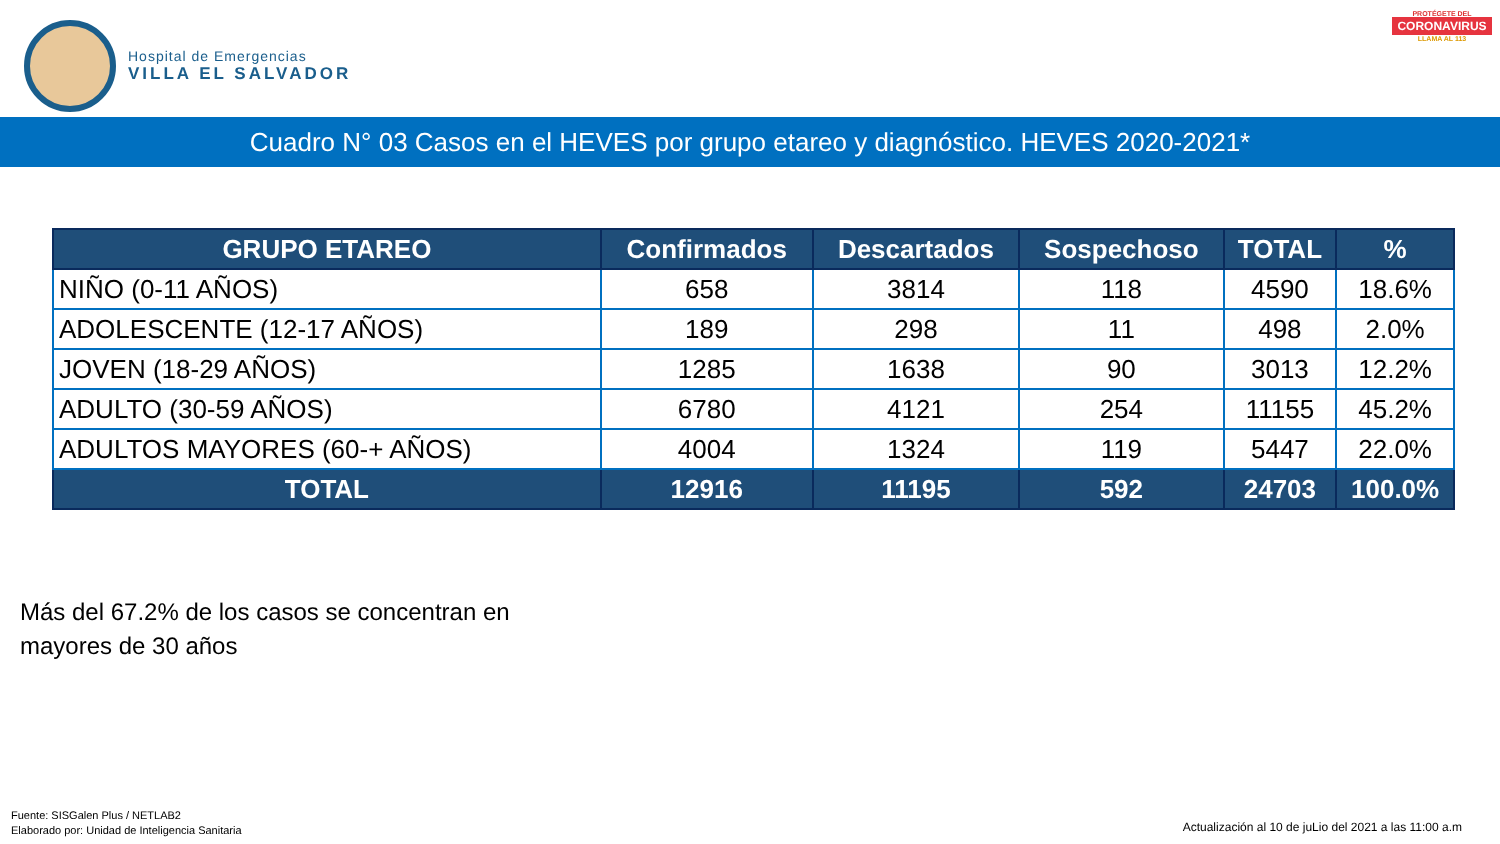Hospital de Emergencias
VILLA EL SALVADOR
PROTÉGETE DEL
CORONAVIRUS
LLAMA AL 113
Cuadro N° 03 Casos en el HEVES por grupo etareo y diagnóstico. HEVES 2020-2021*
| GRUPO ETAREO | Confirmados | Descartados | Sospechoso | TOTAL | % |
| --- | --- | --- | --- | --- | --- |
| NIÑO (0-11 AÑOS) | 658 | 3814 | 118 | 4590 | 18.6% |
| ADOLESCENTE (12-17 AÑOS) | 189 | 298 | 11 | 498 | 2.0% |
| JOVEN (18-29 AÑOS) | 1285 | 1638 | 90 | 3013 | 12.2% |
| ADULTO (30-59 AÑOS) | 6780 | 4121 | 254 | 11155 | 45.2% |
| ADULTOS MAYORES (60-+ AÑOS) | 4004 | 1324 | 119 | 5447 | 22.0% |
| TOTAL | 12916 | 11195 | 592 | 24703 | 100.0% |
Más del 67.2% de los casos se concentran en
mayores de 30 años
Fuente: SISGalen Plus / NETLAB2
Elaborado por: Unidad de Inteligencia Sanitaria
Actualización al 10 de juLio del 2021 a las 11:00 a.m